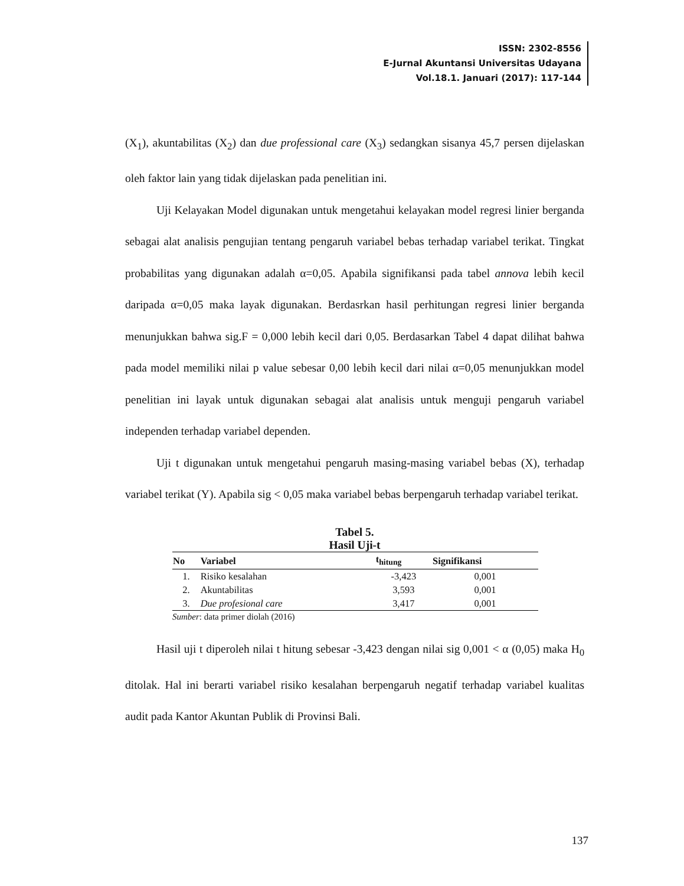ISSN: 2302-8556
E-Jurnal Akuntansi Universitas Udayana
Vol.18.1. Januari (2017): 117-144
(X<sub>1</sub>), akuntabilitas (X<sub>2</sub>) dan due professional care (X<sub>3</sub>) sedangkan sisanya 45,7 persen dijelaskan oleh faktor lain yang tidak dijelaskan pada penelitian ini.
Uji Kelayakan Model digunakan untuk mengetahui kelayakan model regresi linier berganda sebagai alat analisis pengujian tentang pengaruh variabel bebas terhadap variabel terikat. Tingkat probabilitas yang digunakan adalah α=0,05. Apabila signifikansi pada tabel annova lebih kecil daripada α=0,05 maka layak digunakan. Berdasrkan hasil perhitungan regresi linier berganda menunjukkan bahwa sig.F = 0,000 lebih kecil dari 0,05. Berdasarkan Tabel 4 dapat dilihat bahwa pada model memiliki nilai p value sebesar 0,00 lebih kecil dari nilai α=0,05 menunjukkan model penelitian ini layak untuk digunakan sebagai alat analisis untuk menguji pengaruh variabel independen terhadap variabel dependen.
Uji t digunakan untuk mengetahui pengaruh masing-masing variabel bebas (X), terhadap variabel terikat (Y). Apabila sig < 0,05 maka variabel bebas berpengaruh terhadap variabel terikat.
Tabel 5.
Hasil Uji-t
| No | Variabel | t<sub>hitung</sub> | Signifikansi |
| --- | --- | --- | --- |
| 1. | Risiko kesalahan | -3,423 | 0,001 |
| 2. | Akuntabilitas | 3,593 | 0,001 |
| 3. | Due profesional care | 3,417 | 0,001 |
Sumber: data primer diolah (2016)
Hasil uji t diperoleh nilai t hitung sebesar -3,423 dengan nilai sig 0,001 < α (0,05) maka H<sub>0</sub> ditolak. Hal ini berarti variabel risiko kesalahan berpengaruh negatif terhadap variabel kualitas audit pada Kantor Akuntan Publik di Provinsi Bali.
137